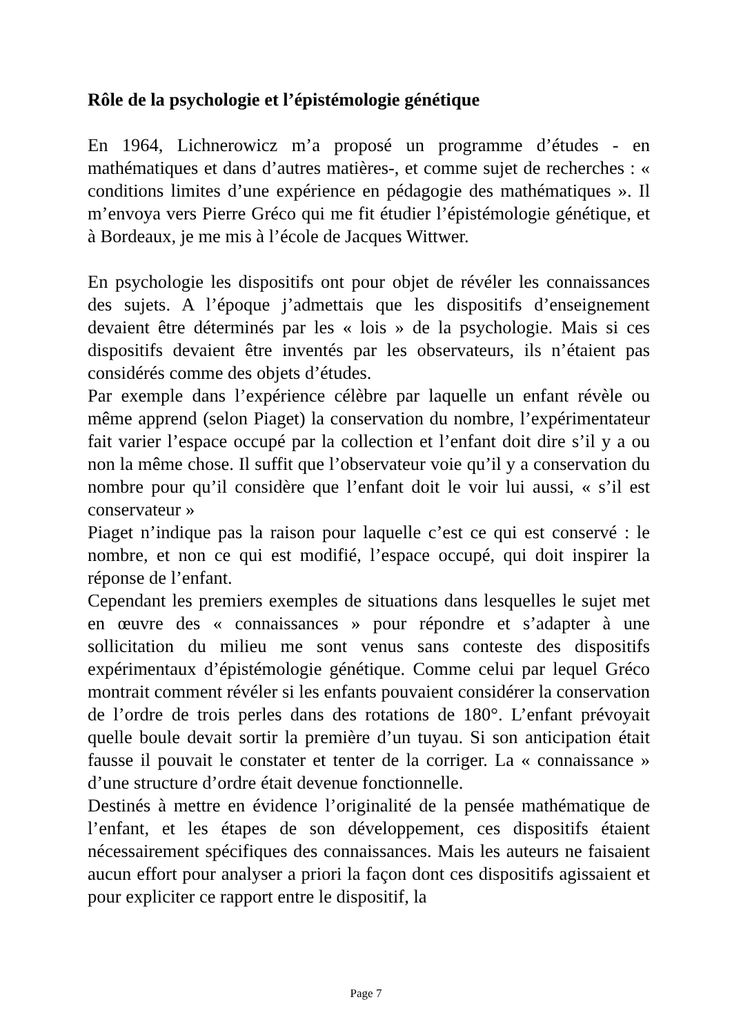Rôle de la psychologie et l’épistémologie génétique
En 1964, Lichnerowicz m’a proposé un programme d’études - en mathématiques et dans d’autres matières-, et comme sujet de recherches : « conditions limites d’une expérience en pédagogie des mathématiques ». Il m’envoya vers Pierre Gréco qui me fit étudier l’épistémologie génétique, et à Bordeaux, je me mis à l’école de Jacques Wittwer.
En psychologie les dispositifs ont pour objet de révéler les connaissances des sujets. A l’époque j’admettais que les dispositifs d’enseignement devaient être déterminés par les « lois » de la psychologie. Mais si ces dispositifs devaient être inventés par les observateurs, ils n’étaient pas considérés comme des objets d’études.
Par exemple dans l’expérience célèbre par laquelle un enfant révèle ou même apprend (selon Piaget) la conservation du nombre, l’expérimentateur fait varier l’espace occupé par la collection et l’enfant doit dire s’il y a ou non la même chose. Il suffit que l’observateur voie qu’il y a conservation du nombre pour qu’il considère que l’enfant doit le voir lui aussi, « s’il est conservateur »
Piaget n’indique pas la raison pour laquelle c’est ce qui est conservé : le nombre, et non ce qui est modifié, l’espace occupé, qui doit inspirer la réponse de l’enfant.
Cependant les premiers exemples de situations dans lesquelles le sujet met en œuvre des « connaissances » pour répondre et s’adapter à une sollicitation du milieu me sont venus sans conteste des dispositifs expérimentaux d’épistémologie génétique. Comme celui par lequel Gréco montrait comment révéler si les enfants pouvaient considérer la conservation de l’ordre de trois perles dans des rotations de 180°. L’enfant prévoyait quelle boule devait sortir la première d’un tuyau. Si son anticipation était fausse il pouvait le constater et tenter de la corriger. La « connaissance » d’une structure d’ordre était devenue fonctionnelle.
Destinés à mettre en évidence l’originalité de la pensée mathématique de l’enfant, et les étapes de son développement, ces dispositifs étaient nécessairement spécifiques des connaissances. Mais les auteurs ne faisaient aucun effort pour analyser a priori la façon dont ces dispositifs agissaient et pour expliciter ce rapport entre le dispositif, la
Page 7